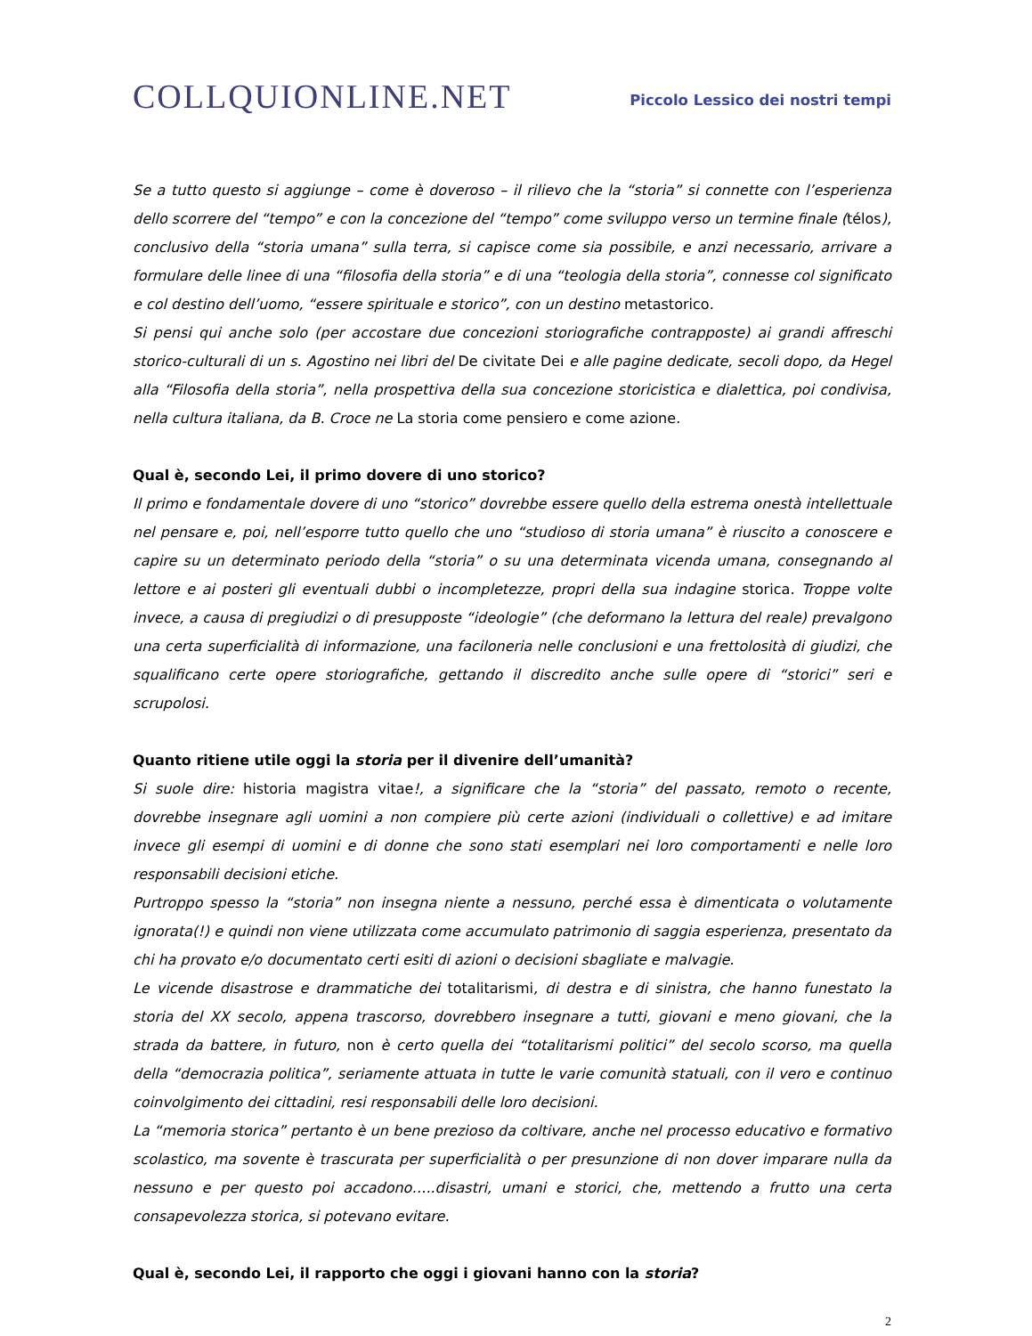COLLQUIONLINE.NET
Piccolo Lessico dei nostri tempi
Se a tutto questo si aggiunge – come è doveroso – il rilievo che la “storia” si connette con l’esperienza dello scorrere del “tempo” e con la concezione del “tempo” come sviluppo verso un termine finale (télos), conclusivo della “storia umana” sulla terra, si capisce come sia possibile, e anzi necessario, arrivare a formulare delle linee di una “filosofia della storia” e di una “teologia della storia”, connesse col significato e col destino dell’uomo, “essere spirituale e storico”, con un destino metastorico.
Si pensi qui anche solo (per accostare due concezioni storiografiche contrapposte) ai grandi affreschi storico-culturali di un s. Agostino nei libri del De civitate Dei e alle pagine dedicate, secoli dopo, da Hegel alla “Filosofia della storia”, nella prospettiva della sua concezione storicistica e dialettica, poi condivisa, nella cultura italiana, da B. Croce ne La storia come pensiero e come azione.
Qual è, secondo Lei, il primo dovere di uno storico?
Il primo e fondamentale dovere di uno “storico” dovrebbe essere quello della estrema onestà intellettuale nel pensare e, poi, nell’esporre tutto quello che uno “studioso di storia umana” è riuscito a conoscere e capire su un determinato periodo della “storia” o su una determinata vicenda umana, consegnando al lettore e ai posteri gli eventuali dubbi o incompletezze, propri della sua indagine storica. Troppe volte invece, a causa di pregiudizi o di presupposte “ideologie” (che deformano la lettura del reale) prevalgono una certa superficialità di informazione, una faciloneria nelle conclusioni e una frettolosità di giudizi, che squalificano certe opere storiografiche, gettando il discredito anche sulle opere di “storici” seri e scrupolosi.
Quanto ritiene utile oggi la storia per il divenire dell’umanità?
Si suole dire: historia magistra vitae!, a significare che la “storia” del passato, remoto o recente, dovrebbe insegnare agli uomini a non compiere più certe azioni (individuali o collettive) e ad imitare invece gli esempi di uomini e di donne che sono stati esemplari nei loro comportamenti e nelle loro responsabili decisioni etiche.
Purtroppo spesso la “storia” non insegna niente a nessuno, perché essa è dimenticata o volutamente ignorata(!) e quindi non viene utilizzata come accumulato patrimonio di saggia esperienza, presentato da chi ha provato e/o documentato certi esiti di azioni o decisioni sbagliate e malvagie.
Le vicende disastrose e drammatiche dei totalitarismi, di destra e di sinistra, che hanno funestato la storia del XX secolo, appena trascorso, dovrebbero insegnare a tutti, giovani e meno giovani, che la strada da battere, in futuro, non è certo quella dei “totalitarismi politici” del secolo scorso, ma quella della “democrazia politica”, seriamente attuata in tutte le varie comunità statuali, con il vero e continuo coinvolgimento dei cittadini, resi responsabili delle loro decisioni.
La “memoria storica” pertanto è un bene prezioso da coltivare, anche nel processo educativo e formativo scolastico, ma sovente è trascurata per superficialità o per presunzione di non dover imparare nulla da nessuno e per questo poi accadono…..disastri, umani e storici, che, mettendo a frutto una certa consapevolezza storica, si potevano evitare.
Qual è, secondo Lei, il rapporto che oggi i giovani hanno con la storia?
2